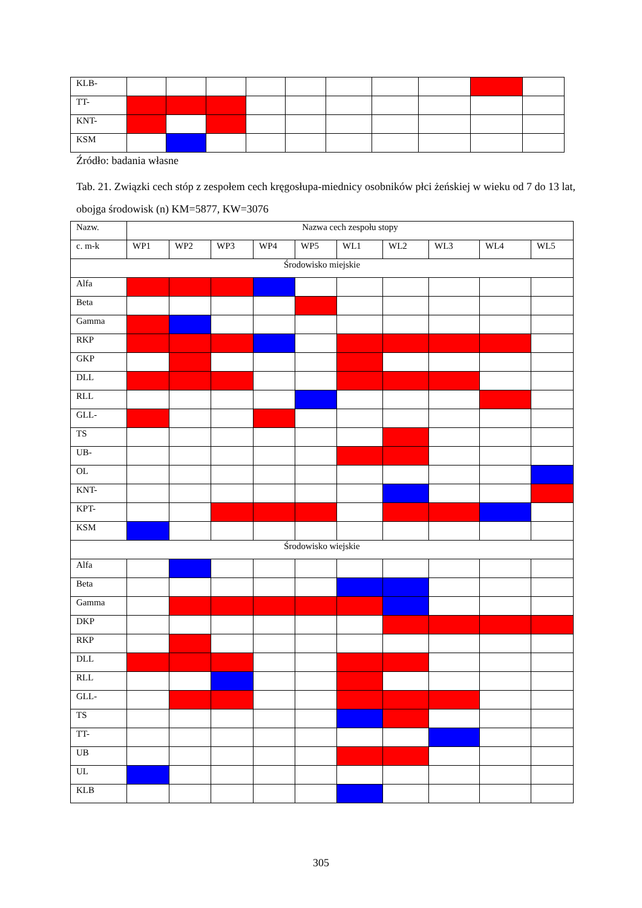| KLB- | | | | | | | | | | |
| TT- | | | | | | | | | | |
| KNT- | | | | | | | | | | |
| KSM | | | | | | | | | | |
Źródło: badania własne
Tab. 21. Związki cech stóp z zespołem cech kręgosłupa-miednicy osobników płci żeńskiej w wieku od 7 do 13 lat, obojga środowisk (n) KM=5877, KW=3076
| Nazw. | Nazwa cech zespołu stopy | | | | | | | | | |
| --- | --- | --- | --- | --- | --- | --- | --- | --- | --- | --- |
| c. m-k | WP1 | WP2 | WP3 | WP4 | WP5 | WL1 | WL2 | WL3 | WL4 | WL5 |
| Środowisko miejskie | | | | | | | | | | |
| Alfa | | | | | | | | | | |
| Beta | | | | | | | | | | |
| Gamma | | | | | | | | | | |
| RKP | | | | | | | | | | |
| GKP | | | | | | | | | | |
| DLL | | | | | | | | | | |
| RLL | | | | | | | | | | |
| GLL- | | | | | | | | | | |
| TS | | | | | | | | | | |
| UB- | | | | | | | | | | |
| OL | | | | | | | | | | |
| KNT- | | | | | | | | | | |
| KPT- | | | | | | | | | | |
| KSM | | | | | | | | | | |
| Środowisko wiejskie | | | | | | | | | | |
| Alfa | | | | | | | | | | |
| Beta | | | | | | | | | | |
| Gamma | | | | | | | | | | |
| DKP | | | | | | | | | | |
| RKP | | | | | | | | | | |
| DLL | | | | | | | | | | |
| RLL | | | | | | | | | | |
| GLL- | | | | | | | | | | |
| TS | | | | | | | | | | |
| TT- | | | | | | | | | | |
| UB | | | | | | | | | | |
| UL | | | | | | | | | | |
| KLB | | | | | | | | | | |
305